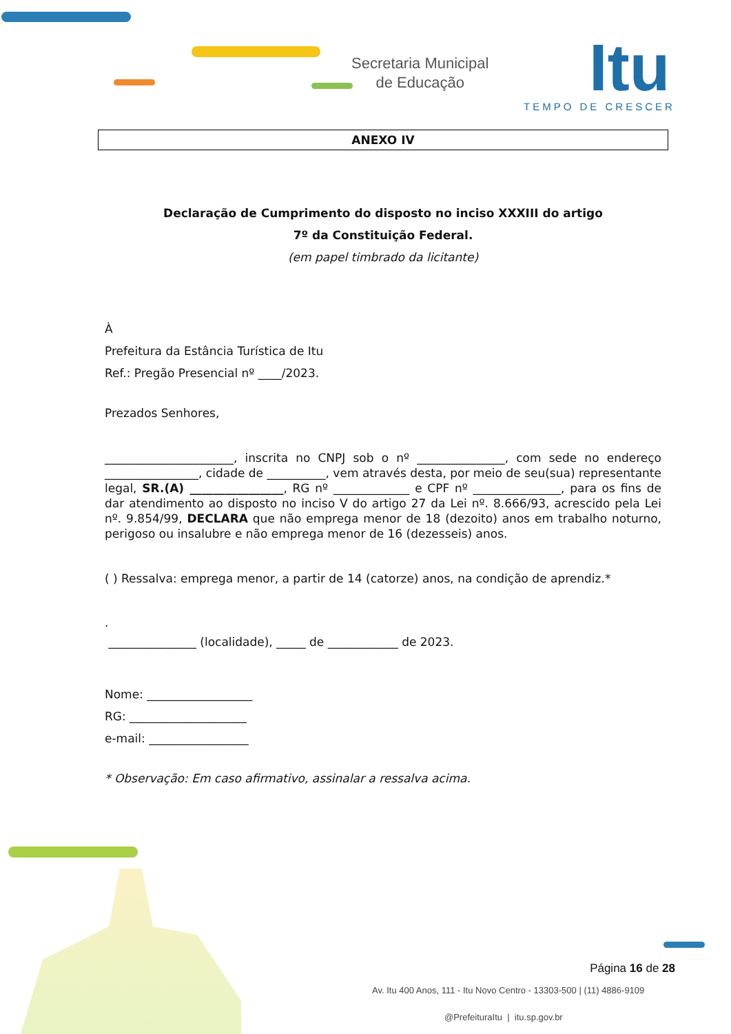Secretaria Municipal
de Educação
Itu
TEMPO DE CRESCER
ANEXO IV
Declaração de Cumprimento do disposto no inciso XXXIII do artigo
7º da Constituição Federal.
(em papel timbrado da licitante)
À
Prefeitura da Estância Turística de Itu
Ref.: Pregão Presencial nº ____/2023.
Prezados Senhores,
______________________, inscrita no CNPJ sob o nº _______________, com sede no endereço ________________, cidade de __________, vem através desta, por meio de seu(sua) representante legal, SR.(A) ________________, RG nº _____________ e CPF nº _______________, para os fins de dar atendimento ao disposto no inciso V do artigo 27 da Lei nº. 8.666/93, acrescido pela Lei nº. 9.854/99, DECLARA que não emprega menor de 18 (dezoito) anos em trabalho noturno, perigoso ou insalubre e não emprega menor de 16 (dezesseis) anos.
( ) Ressalva: emprega menor, a partir de 14 (catorze) anos, na condição de aprendiz.*
.
_______________ (localidade), _____ de ____________ de 2023.
Nome: __________________
RG: ____________________
e-mail: _________________
* Observação: Em caso afirmativo, assinalar a ressalva acima.
Página 16 de 28
Av. Itu 400 Anos, 111 - Itu Novo Centro - 13303-500 | (11) 4886-9109
@PrefeituraItu | itu.sp.gov.br